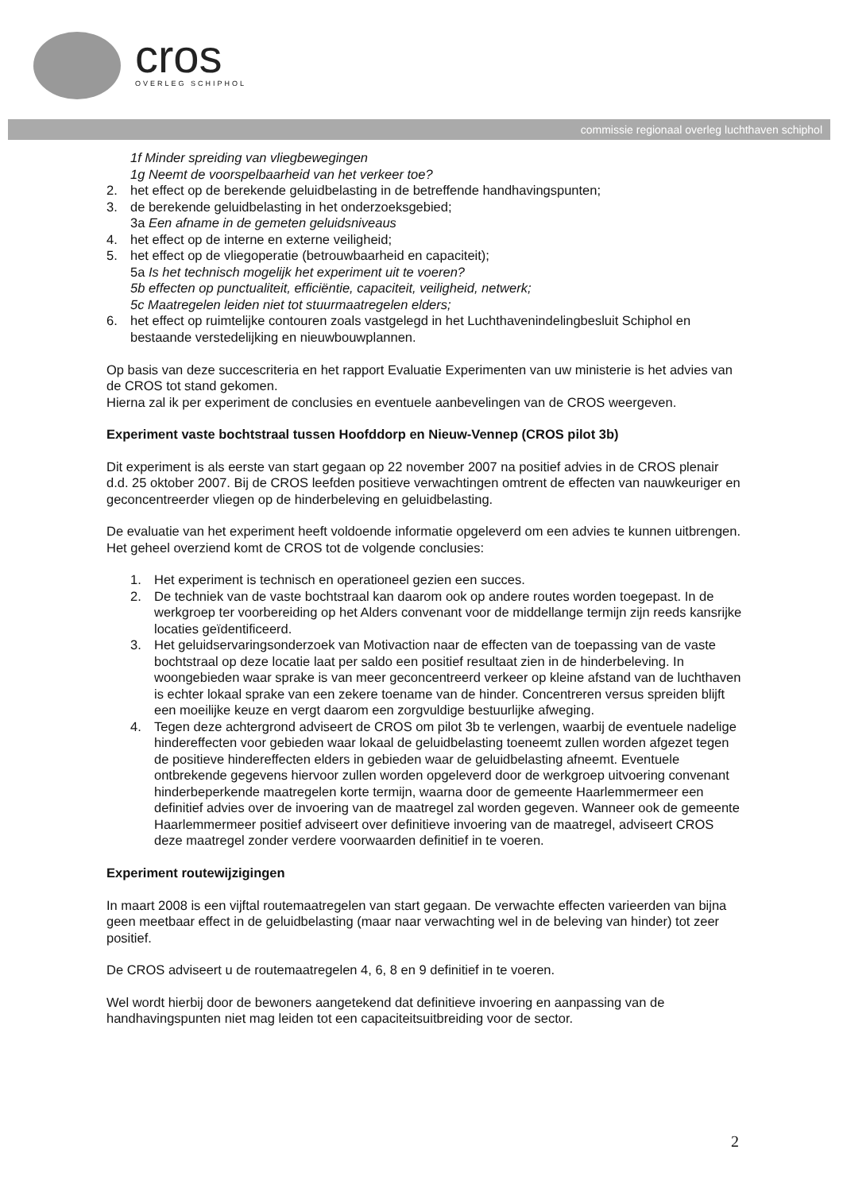cros
OVERLEG SCHIPHOL
commissie regionaal overleg luchthaven schiphol
1f Minder spreiding van vliegbewegingen
1g Neemt de voorspelbaarheid van het verkeer toe?
2. het effect op de berekende geluidbelasting in de betreffende handhavingspunten;
3. de berekende geluidbelasting in het onderzoeksgebied;
3a Een afname in de gemeten geluidsniveaus
4. het effect op de interne en externe veiligheid;
5. het effect op de vliegoperatie (betrouwbaarheid en capaciteit);
5a Is het technisch mogelijk het experiment uit te voeren?
5b effecten op punctualiteit, efficiëntie, capaciteit, veiligheid, netwerk;
5c Maatregelen leiden niet tot stuurmaatregelen elders;
6. het effect op ruimtelijke contouren zoals vastgelegd in het Luchthavenindelingbesluit Schiphol en bestaande verstedelijking en nieuwbouwplannen.
Op basis van deze succescriteria en het rapport Evaluatie Experimenten van uw ministerie is het advies van de CROS tot stand gekomen.
Hierna zal ik per experiment de conclusies en eventuele aanbevelingen van de CROS weergeven.
Experiment vaste bochtstraal tussen Hoofddorp en Nieuw-Vennep (CROS pilot 3b)
Dit experiment is als eerste van start gegaan op 22 november 2007 na positief advies in de CROS plenair d.d. 25 oktober 2007. Bij de CROS leefden positieve verwachtingen omtrent de effecten van nauwkeuriger en geconcentreerder vliegen op de hinderbeleving en geluidbelasting.
De evaluatie van het experiment heeft voldoende informatie opgeleverd om een advies te kunnen uitbrengen. Het geheel overziend komt de CROS tot de volgende conclusies:
1. Het experiment is technisch en operationeel gezien een succes.
2. De techniek van de vaste bochtstraal kan daarom ook op andere routes worden toegepast. In de werkgroep ter voorbereiding op het Alders convenant voor de middellange termijn zijn reeds kansrijke locaties geïdentificeerd.
3. Het geluidservaringsonderzoek van Motivaction naar de effecten van de toepassing van de vaste bochtstraal op deze locatie laat per saldo een positief resultaat zien in de hinderbeleving. In woongebieden waar sprake is van meer geconcentreerd verkeer op kleine afstand van de luchthaven is echter lokaal sprake van een zekere toename van de hinder. Concentreren versus spreiden blijft een moeilijke keuze en vergt daarom een zorgvuldige bestuurlijke afweging.
4. Tegen deze achtergrond adviseert de CROS om pilot 3b te verlengen, waarbij de eventuele nadelige hindereffecten voor gebieden waar lokaal de geluidbelasting toeneemt zullen worden afgezet tegen de positieve hindereffecten elders in gebieden waar de geluidbelasting afneemt. Eventuele ontbrekende gegevens hiervoor zullen worden opgeleverd door de werkgroep uitvoering convenant hinderbeperkende maatregelen korte termijn, waarna door de gemeente Haarlemmermeer een definitief advies over de invoering van de maatregel zal worden gegeven. Wanneer ook de gemeente Haarlemmermeer positief adviseert over definitieve invoering van de maatregel, adviseert CROS deze maatregel zonder verdere voorwaarden definitief in te voeren.
Experiment routewijzigingen
In maart 2008 is een vijftal routemaatregelen van start gegaan. De verwachte effecten varieerden van bijna geen meetbaar effect in de geluidbelasting (maar naar verwachting wel in de beleving van hinder) tot zeer positief.
De CROS adviseert u de routemaatregelen 4, 6, 8 en 9 definitief in te voeren.
Wel wordt hierbij door de bewoners aangetekend dat definitieve invoering en aanpassing van de handhavingspunten niet mag leiden tot een capaciteitsuitbreiding voor de sector.
2